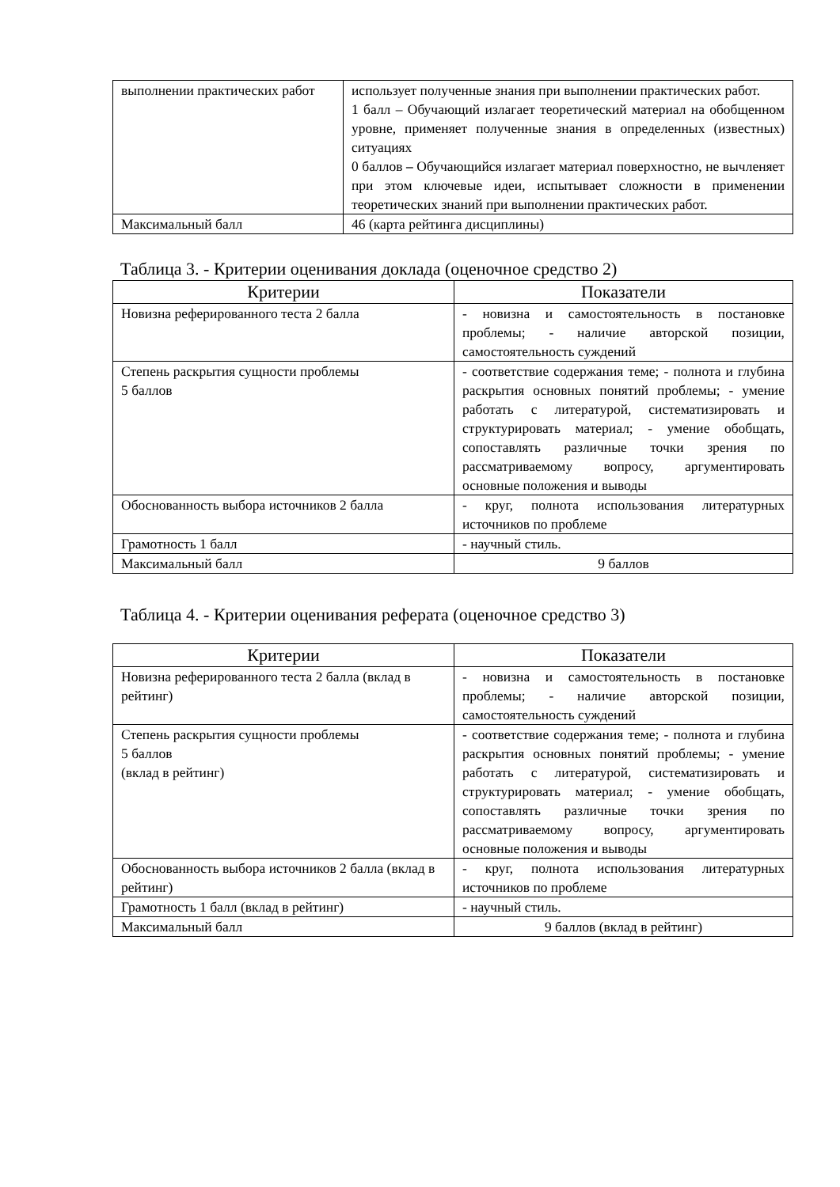| выполнении практических работ | использует полученные знания при выполнении практических работ. 1 балл – Обучающий излагает теоретический материал на обобщенном уровне, применяет полученные знания в определенных (известных) ситуациях 0 баллов – Обучающийся излагает материал поверхностно, не вычленяет при этом ключевые идеи, испытывает сложности в применении теоретических знаний при выполнении практических работ. |
| Максимальный балл | 46 (карта рейтинга дисциплины) |
Таблица 3. - Критерии оценивания доклада (оценочное средство 2)
| Критерии | Показатели |
| --- | --- |
| Новизна реферированного теста 2 балла | - новизна и самостоятельность в постановке проблемы; - наличие авторской позиции, самостоятельность суждений |
| Степень раскрытия сущности проблемы 5 баллов | - соответствие содержания теме; - полнота и глубина раскрытия основных понятий проблемы; - умение работать с литературой, систематизировать и структурировать материал; - умение обобщать, сопоставлять различные точки зрения по рассматриваемому вопросу, аргументировать основные положения и выводы |
| Обоснованность выбора источников 2 балла | - круг, полнота использования литературных источников по проблеме |
| Грамотность 1 балл | - научный стиль. |
| Максимальный балл | 9 баллов |
Таблица 4. - Критерии оценивания реферата (оценочное средство 3)
| Критерии | Показатели |
| --- | --- |
| Новизна реферированного теста 2 балла (вклад в рейтинг) | - новизна и самостоятельность в постановке проблемы; - наличие авторской позиции, самостоятельность суждений |
| Степень раскрытия сущности проблемы 5 баллов (вклад в рейтинг) | - соответствие содержания теме; - полнота и глубина раскрытия основных понятий проблемы; - умение работать с литературой, систематизировать и структурировать материал; - умение обобщать, сопоставлять различные точки зрения по рассматриваемому вопросу, аргументировать основные положения и выводы |
| Обоснованность выбора источников 2 балла (вклад в рейтинг) | - круг, полнота использования литературных источников по проблеме |
| Грамотность 1 балл (вклад в рейтинг) | - научный стиль. |
| Максимальный балл | 9 баллов (вклад в рейтинг) |